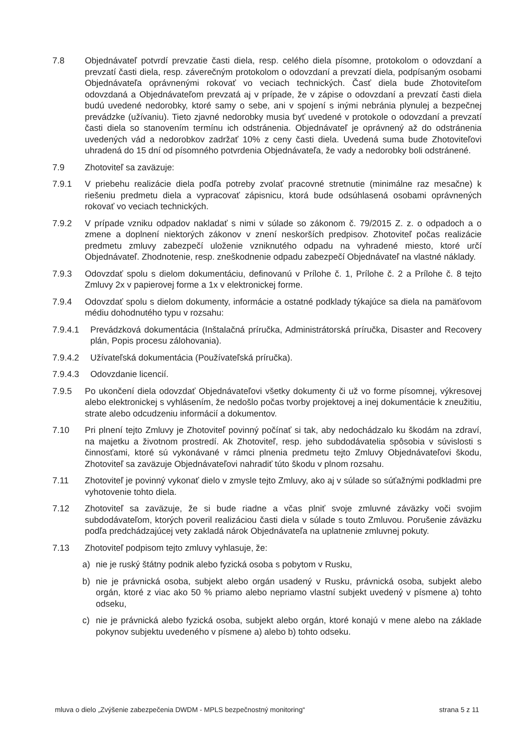7.8 Objednávateľ potvrdí prevzatie časti diela, resp. celého diela písomne, protokolom o odovzdaní a prevzatí časti diela, resp. záverečným protokolom o odovzdaní a prevzatí diela, podpísaným osobami Objednávateľa oprávnenými rokovať vo veciach technických. Časť diela bude Zhotoviteľom odovzdaná a Objednávateľom prevzatá aj v prípade, že v zápise o odovzdaní a prevzatí časti diela budú uvedené nedorobky, ktoré samy o sebe, ani v spojení s inými nebránia plynulej a bezpečnej prevádzke (užívaniu). Tieto zjavné nedorobky musia byť uvedené v protokole o odovzdaní a prevzatí časti diela so stanovením termínu ich odstránenia. Objednávateľ je oprávnený až do odstránenia uvedených vád a nedorobkov zadržať 10% z ceny časti diela. Uvedená suma bude Zhotoviteľovi uhradená do 15 dní od písomného potvrdenia Objednávateľa, že vady a nedorobky boli odstránené.
7.9 Zhotoviteľ sa zaväzuje:
7.9.1 V priebehu realizácie diela podľa potreby zvolať pracovné stretnutie (minimálne raz mesačne) k riešeniu predmetu diela a vypracovať zápisnicu, ktorá bude odsúhlasená osobami oprávnených rokovať vo veciach technických.
7.9.2 V prípade vzniku odpadov nakladať s nimi v súlade so zákonom č. 79/2015 Z. z. o odpadoch a o zmene a doplnení niektorých zákonov v znení neskorších predpisov. Zhotoviteľ počas realizácie predmetu zmluvy zabezpečí uloženie vzniknutého odpadu na vyhradené miesto, ktoré určí Objednávateľ. Zhodnotenie, resp. zneškodnenie odpadu zabezpečí Objednávateľ na vlastné náklady.
7.9.3 Odovzdať spolu s dielom dokumentáciu, definovanú v Prílohe č. 1, Prílohe č. 2 a Prílohe č. 8 tejto Zmluvy 2x v papierovej forme a 1x v elektronickej forme.
7.9.4 Odovzdať spolu s dielom dokumenty, informácie a ostatné podklady týkajúce sa diela na pamäťovom médiu dohodnutého typu v rozsahu:
7.9.4.1 Prevádzková dokumentácia (Inštalačná príručka, Administrátorská príručka, Disaster and Recovery plán, Popis procesu zálohovania).
7.9.4.2 Užívateľská dokumentácia (Používateľská príručka).
7.9.4.3 Odovzdanie licencií.
7.9.5 Po ukončení diela odovzdať Objednávateľovi všetky dokumenty či už vo forme písomnej, výkresovej alebo elektronickej s vyhlásením, že nedošlo počas tvorby projektovej a inej dokumentácie k zneužitiu, strate alebo odcudzeniu informácií a dokumentov.
7.10 Pri plnení tejto Zmluvy je Zhotoviteľ povinný počínať si tak, aby nedochádzalo ku škodám na zdraví, na majetku a životnom prostredí. Ak Zhotoviteľ, resp. jeho subdodávatelia spôsobia v súvislosti s činnosťami, ktoré sú vykonávané v rámci plnenia predmetu tejto Zmluvy Objednávateľovi škodu, Zhotoviteľ sa zaväzuje Objednávateľovi nahradiť túto škodu v plnom rozsahu.
7.11 Zhotoviteľ je povinný vykonať dielo v zmysle tejto Zmluvy, ako aj v súlade so súťažnými podkladmi pre vyhotovenie tohto diela.
7.12 Zhotoviteľ sa zaväzuje, že si bude riadne a včas plniť svoje zmluvné záväzky voči svojim subdodávateľom, ktorých poveril realizáciou časti diela v súlade s touto Zmluvou. Porušenie záväzku podľa predchádzajúcej vety zakladá nárok Objednávateľa na uplatnenie zmluvnej pokuty.
7.13 Zhotoviteľ podpisom tejto zmluvy vyhlasuje, že:
a) nie je ruský štátny podnik alebo fyzická osoba s pobytom v Rusku,
b) nie je právnická osoba, subjekt alebo orgán usadený v Rusku, právnická osoba, subjekt alebo orgán, ktoré z viac ako 50 % priamo alebo nepriamo vlastní subjekt uvedený v písmene a) tohto odseku,
c) nie je právnická alebo fyzická osoba, subjekt alebo orgán, ktoré konajú v mene alebo na základe pokynov subjektu uvedeného v písmene a) alebo b) tohto odseku.
mluva o dielo „Zvýšenie zabezpečenia DWDM - MPLS bezpečnostný monitoring“ strana 5 z 11